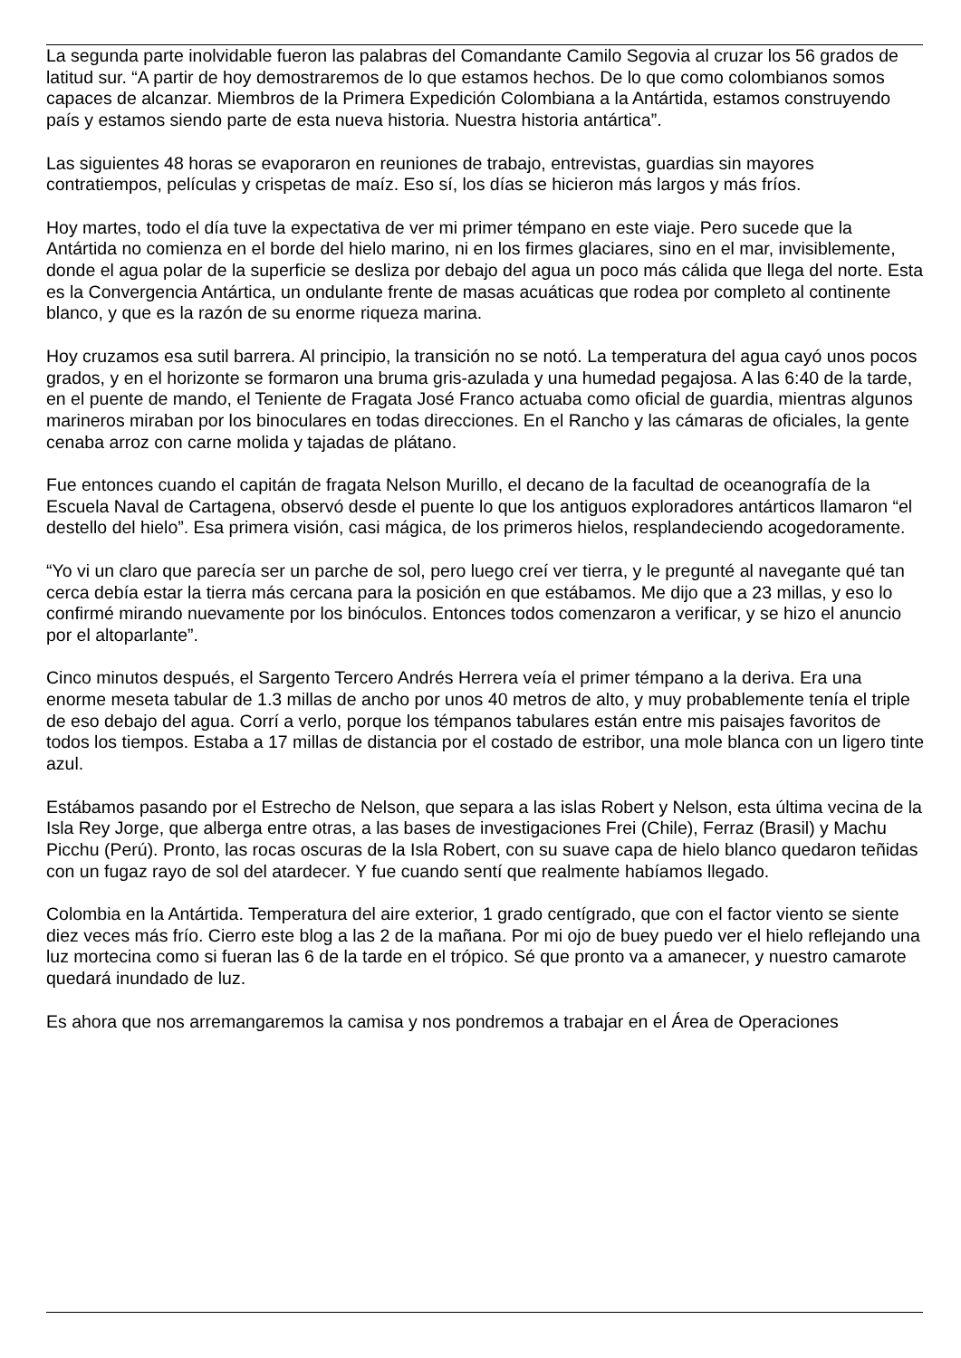La segunda parte inolvidable fueron las palabras del Comandante Camilo Segovia al cruzar los 56 grados de latitud sur. “A partir de hoy demostraremos de lo que estamos hechos. De lo que como colombianos somos capaces de alcanzar. Miembros de la Primera Expedición Colombiana a la Antártida, estamos construyendo país y estamos siendo parte de esta nueva historia. Nuestra historia antártica”.
Las siguientes 48 horas se evaporaron en reuniones de trabajo, entrevistas, guardias sin mayores contratiempos, películas y crispetas de maíz. Eso sí, los días se hicieron más largos y más fríos.
Hoy martes, todo el día tuve la expectativa de ver mi primer témpano en este viaje. Pero sucede que la Antártida no comienza en el borde del hielo marino, ni en los firmes glaciares, sino en el mar, invisiblemente, donde el agua polar de la superficie se desliza por debajo del agua un poco más cálida que llega del norte. Esta es la Convergencia Antártica, un ondulante frente de masas acuáticas que rodea por completo al continente blanco, y que es la razón de su enorme riqueza marina.
Hoy cruzamos esa sutil barrera. Al principio, la transición no se notó. La temperatura del agua cayó unos pocos grados, y en el horizonte se formaron una bruma gris-azulada y una humedad pegajosa. A las 6:40 de la tarde, en el puente de mando, el Teniente de Fragata José Franco actuaba como oficial de guardia, mientras algunos marineros miraban por los binoculares en todas direcciones. En el Rancho y las cámaras de oficiales, la gente cenaba arroz con carne molida y tajadas de plátano.
Fue entonces cuando el capitán de fragata Nelson Murillo, el decano de la facultad de oceanografía de la Escuela Naval de Cartagena, observó desde el puente lo que los antiguos exploradores antárticos llamaron “el destello del hielo”. Esa primera visión, casi mágica, de los primeros hielos, resplandeciendo acogedoramente.
“Yo vi un claro que parecía ser un parche de sol, pero luego creí ver tierra, y le pregunté al navegante qué tan cerca debía estar la tierra más cercana para la posición en que estábamos. Me dijo que a 23 millas, y eso lo confirmé mirando nuevamente por los binóculos. Entonces todos comenzaron a verificar, y se hizo el anuncio por el altoparlante”.
Cinco minutos después, el Sargento Tercero Andrés Herrera veía el primer témpano a la deriva. Era una enorme meseta tabular de 1.3 millas de ancho por unos 40 metros de alto, y muy probablemente tenía el triple de eso debajo del agua. Corrí a verlo, porque los témpanos tabulares están entre mis paisajes favoritos de todos los tiempos. Estaba a 17 millas de distancia por el costado de estribor, una mole blanca con un ligero tinte azul.
Estábamos pasando por el Estrecho de Nelson, que separa a las islas Robert y Nelson, esta última vecina de la Isla Rey Jorge, que alberga entre otras, a las bases de investigaciones Frei (Chile), Ferraz (Brasil) y Machu Picchu (Perú). Pronto, las rocas oscuras de la Isla Robert, con su suave capa de hielo blanco quedaron teñidas con un fugaz rayo de sol del atardecer. Y fue cuando sentí que realmente habíamos llegado.
Colombia en la Antártida. Temperatura del aire exterior, 1 grado centígrado, que con el factor viento se siente diez veces más frío. Cierro este blog a las 2 de la mañana. Por mi ojo de buey puedo ver el hielo reflejando una luz mortecina como si fueran las 6 de la tarde en el trópico. Sé que pronto va a amanecer, y nuestro camarote quedará inundado de luz.
Es ahora que nos arremangaremos la camisa y nos pondremos a trabajar en el Área de Operaciones